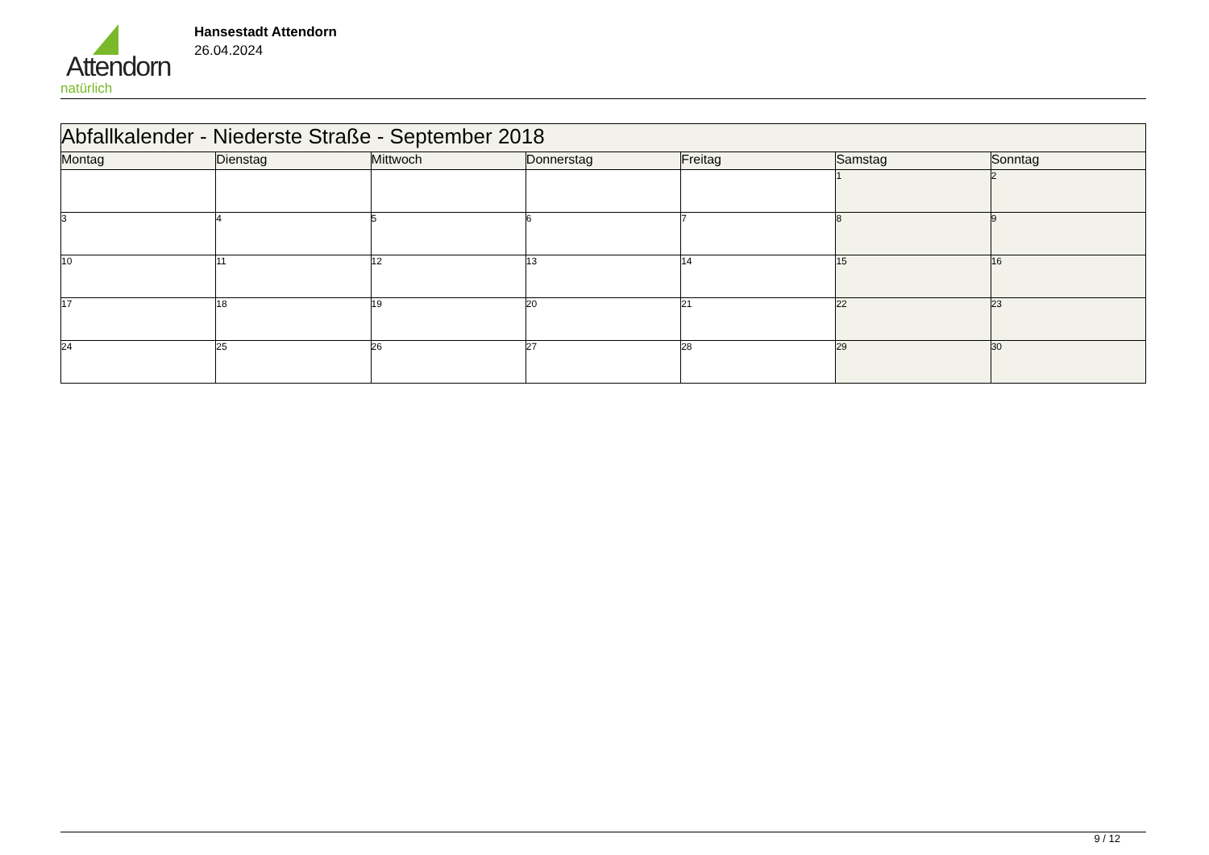Attendorn
natürlich
Hansestadt Attendorn
26.04.2024
| Abfallkalender - Niederste Straße - September 2018 | | | | | | |
| Montag | Dienstag | Mittwoch | Donnerstag | Freitag | Samstag | Sonntag |
| | | | | | 1 | 2 |
| 3 | 4 | 5 | 6 | 7 | 8 | 9 |
| 10 | 11 | 12 | 13 | 14 | 15 | 16 |
| 17 | 18 | 19 | 20 | 21 | 22 | 23 |
| 24 | 25 | 26 | 27 | 28 | 29 | 30 |
9 / 12